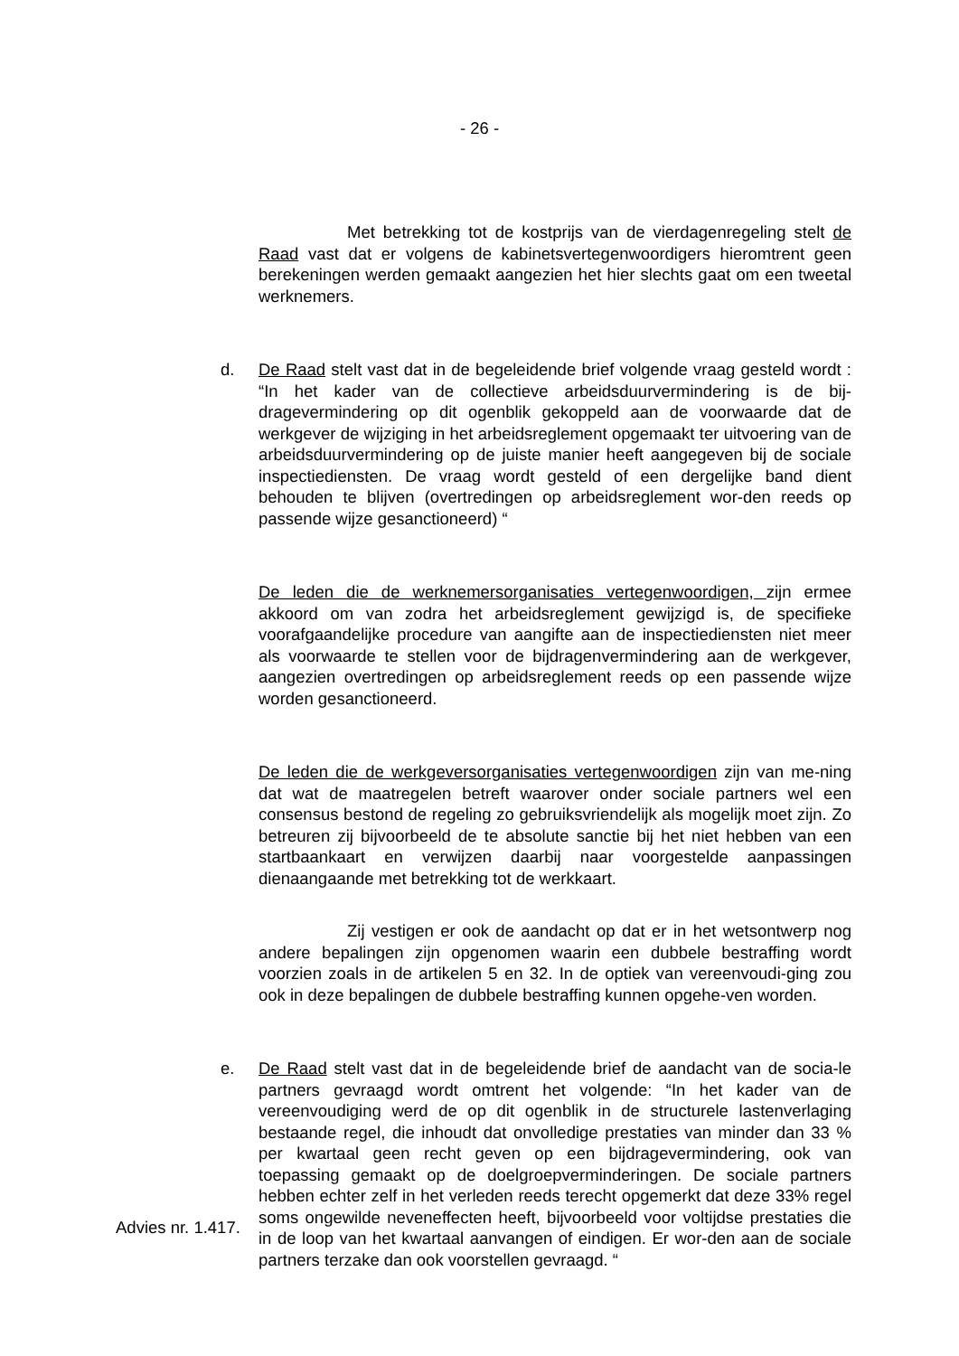- 26 -
Met betrekking tot de kostprijs van de vierdagenregeling stelt de Raad vast dat er volgens de kabinetsvertegenwoordigers hieromtrent geen berekeningen werden gemaakt aangezien het hier slechts gaat om een tweetal werknemers.
d. De Raad stelt vast dat in de begeleidende brief volgende vraag gesteld wordt : “In het kader van de collectieve arbeidsduurvermindering is de bij-dragevermindering op dit ogenblik gekoppeld aan de voorwaarde dat de werkgever de wijziging in het arbeidsreglement opgemaakt ter uitvoering van de arbeidsduurvermindering op de juiste manier heeft aangegeven bij de sociale inspectiediensten. De vraag wordt gesteld of een dergelijke band dient behouden te blijven (overtredingen op arbeidsreglement wor-den reeds op passende wijze gesanctioneerd) “
De leden die de werknemersorganisaties vertegenwoordigen, zijn ermee akkoord om van zodra het arbeidsreglement gewijzigd is, de specifieke voorafgaandelijke procedure van aangifte aan de inspectiediensten niet meer als voorwaarde te stellen voor de bijdragenvermindering aan de werkgever, aangezien overtredingen op arbeidsreglement reeds op een passende wijze worden gesanctioneerd.
De leden die de werkgeversorganisaties vertegenwoordigen zijn van me-ning dat wat de maatregelen betreft waarover onder sociale partners wel een consensus bestond de regeling zo gebruiksvriendelijk als mogelijk moet zijn. Zo betreuren zij bijvoorbeeld de te absolute sanctie bij het niet hebben van een startbaankaart en verwijzen daarbij naar voorgestelde aanpassingen dienaangaande met betrekking tot de werkkaart.
Zij vestigen er ook de aandacht op dat er in het wetsontwerp nog andere bepalingen zijn opgenomen waarin een dubbele bestraffing wordt voorzien zoals in de artikelen 5 en 32. In de optiek van vereenvoudi-ging zou ook in deze bepalingen de dubbele bestraffing kunnen opgehe-ven worden.
e. De Raad stelt vast dat in de begeleidende brief de aandacht van de socia-le partners gevraagd wordt omtrent het volgende: “In het kader van de vereenvoudiging werd de op dit ogenblik in de structurele lastenverlaging bestaande regel, die inhoudt dat onvolledige prestaties van minder dan 33 % per kwartaal geen recht geven op een bijdragevermindering, ook van toepassing gemaakt op de doelgroepverminderingen. De sociale partners hebben echter zelf in het verleden reeds terecht opgemerkt dat deze 33% regel soms ongewilde neveneffecten heeft, bijvoorbeeld voor voltijdse prestaties die in de loop van het kwartaal aanvangen of eindigen. Er wor-den aan de sociale partners terzake dan ook voorstellen gevraagd. “
Advies nr. 1.417.